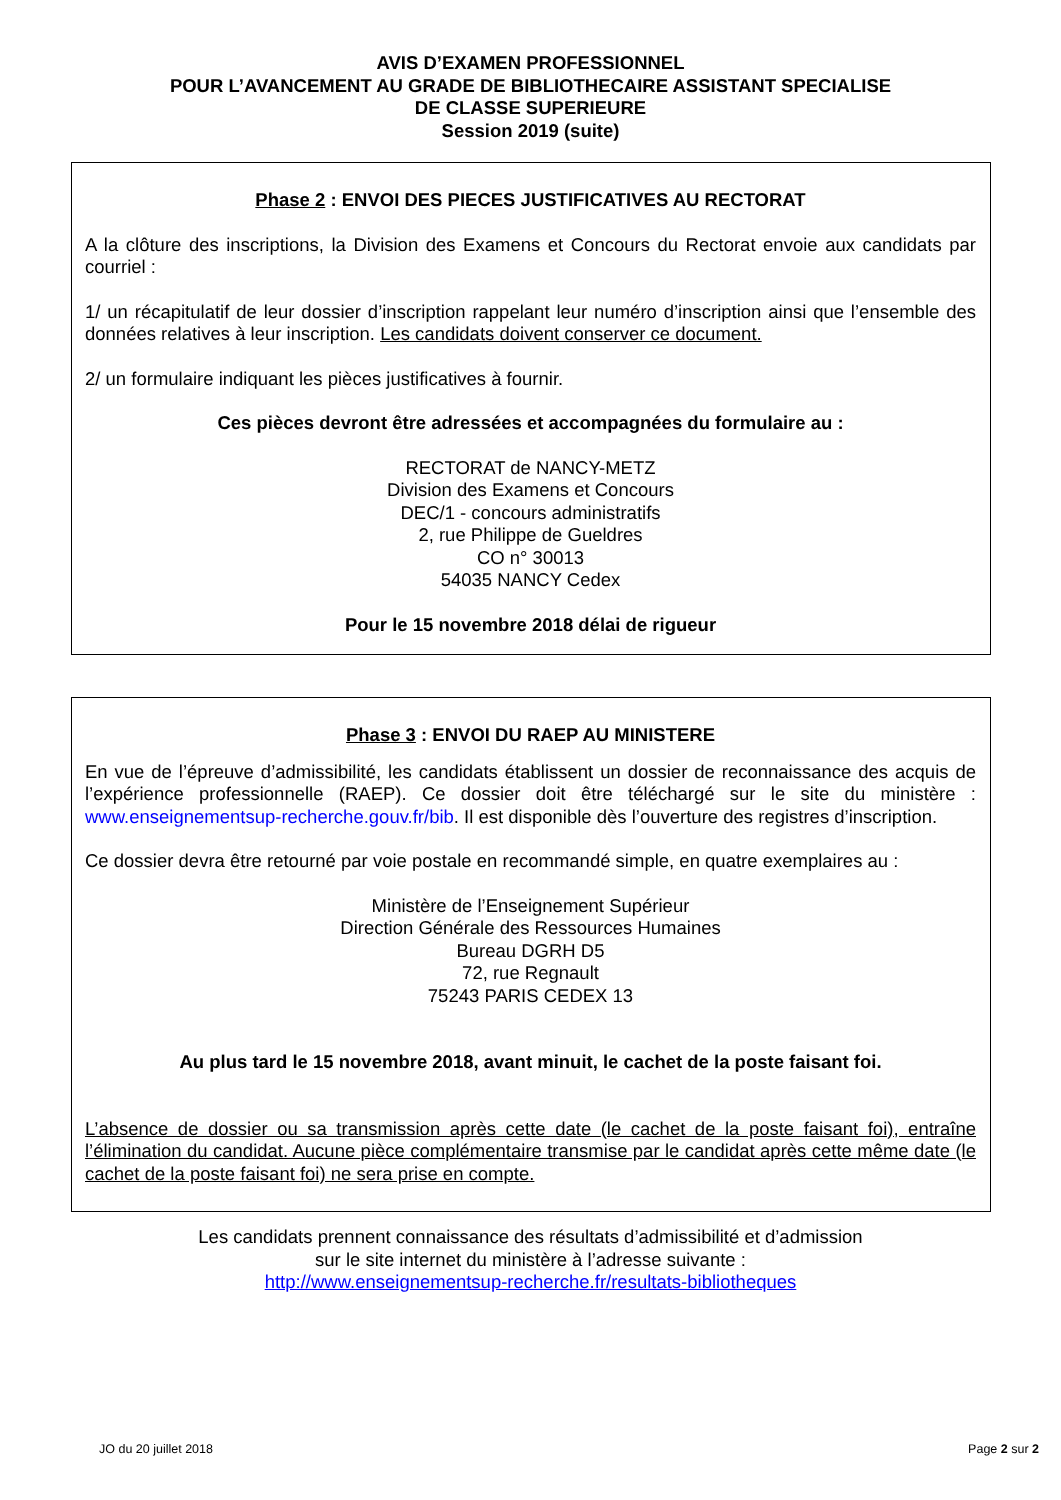AVIS D’EXAMEN PROFESSIONNEL
POUR L’AVANCEMENT AU GRADE DE BIBLIOTHECAIRE ASSISTANT SPECIALISE
DE CLASSE SUPERIEURE
Session 2019 (suite)
Phase 2 : ENVOI DES PIECES JUSTIFICATIVES AU RECTORAT
A la clôture des inscriptions, la Division des Examens et Concours du Rectorat envoie aux candidats par courriel :
1/ un récapitulatif de leur dossier d’inscription rappelant leur numéro d’inscription ainsi que l’ensemble des données relatives à leur inscription. Les candidats doivent conserver ce document.
2/ un formulaire indiquant les pièces justificatives à fournir.
Ces pièces devront être adressées et accompagnées du formulaire au :
RECTORAT de NANCY-METZ
Division des Examens et Concours
DEC/1 - concours administratifs
2, rue Philippe de Gueldres
CO n° 30013
54035 NANCY Cedex
Pour le 15 novembre 2018 délai de rigueur
Phase 3 : ENVOI DU RAEP AU MINISTERE
En vue de l’épreuve d’admissibilité, les candidats établissent un dossier de reconnaissance des acquis de l’expérience professionnelle (RAEP). Ce dossier doit être téléchargé sur le site du ministère : www.enseignementsup-recherche.gouv.fr/bib. Il est disponible dès l’ouverture des registres d’inscription.
Ce dossier devra être retourné par voie postale en recommandé simple, en quatre exemplaires au :
Ministère de l’Enseignement Supérieur
Direction Générale des Ressources Humaines
Bureau DGRH D5
72, rue Regnault
75243 PARIS CEDEX 13
Au plus tard le 15 novembre 2018, avant minuit, le cachet de la poste faisant foi.
L’absence de dossier ou sa transmission après cette date (le cachet de la poste faisant foi), entraîne l’élimination du candidat. Aucune pièce complémentaire transmise par le candidat après cette même date (le cachet de la poste faisant foi) ne sera prise en compte.
Les candidats prennent connaissance des résultats d’admissibilité et d’admission
sur le site internet du ministère à l’adresse suivante :
http://www.enseignementsup-recherche.fr/resultats-bibliotheques
JO du 20 juillet 2018 Page 2 sur 2